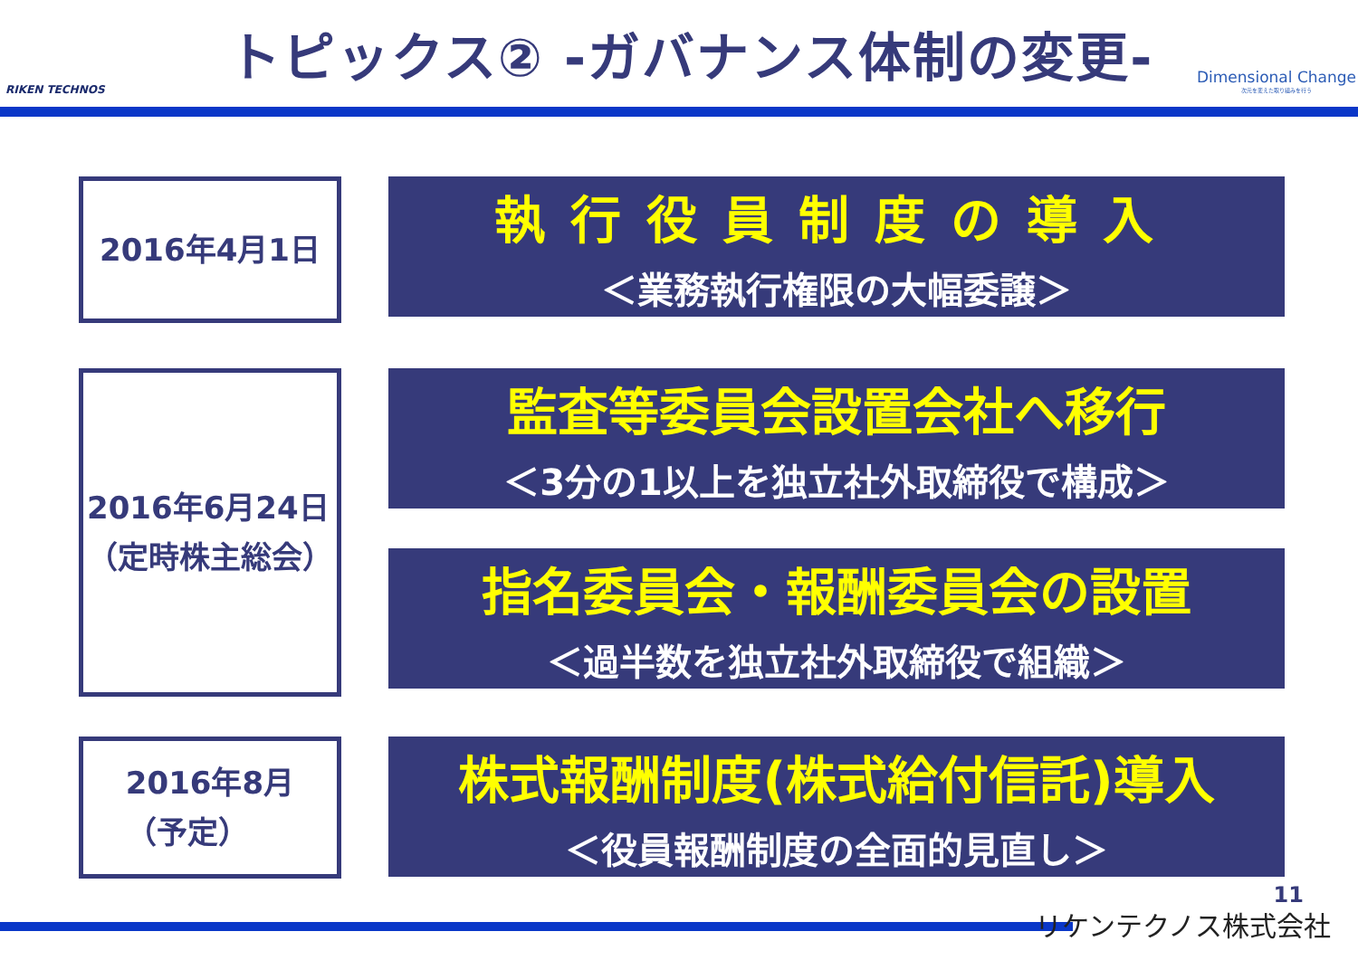RIKEN TECHNOS
トピックス② -ガバナンス体制の変更-
Dimensional Change
次元を変えた取り組みを行う
2016年4月1日
執行役員制度の導入
＜業務執行権限の大幅委譲＞
2016年6月24日
（定時株主総会）
監査等委員会設置会社へ移行
＜3分の1以上を独立社外取締役で構成＞
指名委員会・報酬委員会の設置
＜過半数を独立社外取締役で組織＞
2016年8月
（予定）
株式報酬制度(株式給付信託)導入
＜役員報酬制度の全面的見直し＞
11
リケンテクノス株式会社